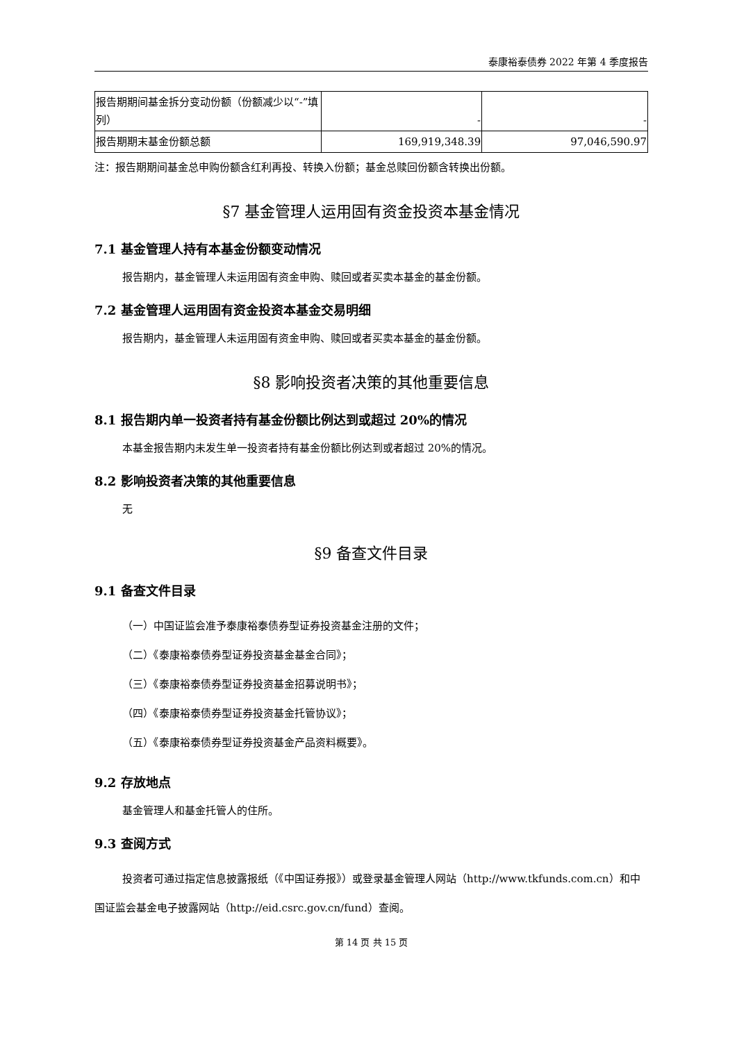泰康裕泰债券 2022 年第 4 季度报告
| 报告期期间基金拆分变动份额（份额减少以“-”填列） | - | - |
| 报告期期末基金份额总额 | 169,919,348.39 | 97,046,590.97 |
注：报告期期间基金总申购份额含红利再投、转换入份额；基金总赎回份额含转换出份额。
§7 基金管理人运用固有资金投资本基金情况
7.1 基金管理人持有本基金份额变动情况
报告期内，基金管理人未运用固有资金申购、赎回或者买卖本基金的基金份额。
7.2 基金管理人运用固有资金投资本基金交易明细
报告期内，基金管理人未运用固有资金申购、赎回或者买卖本基金的基金份额。
§8 影响投资者决策的其他重要信息
8.1 报告期内单一投资者持有基金份额比例达到或超过 20%的情况
本基金报告期内未发生单一投资者持有基金份额比例达到或者超过 20%的情况。
8.2 影响投资者决策的其他重要信息
无
§9 备查文件目录
9.1 备查文件目录
（一）中国证监会准予泰康裕泰债券型证券投资基金注册的文件；
（二）《泰康裕泰债券型证券投资基金基金合同》；
（三）《泰康裕泰债券型证券投资基金招募说明书》；
（四）《泰康裕泰债券型证券投资基金托管协议》；
（五）《泰康裕泰债券型证券投资基金产品资料概要》。
9.2 存放地点
基金管理人和基金托管人的住所。
9.3 查阅方式
投资者可通过指定信息披露报纸（《中国证券报》）或登录基金管理人网站（http://www.tkfunds.com.cn）和中国证监会基金电子披露网站（http://eid.csrc.gov.cn/fund）查阅。
第 14 页 共 15 页